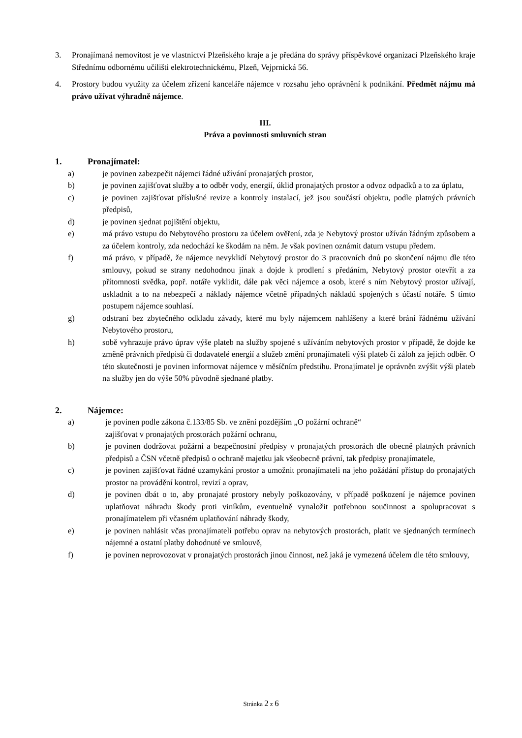3. Pronajímaná nemovitost je ve vlastnictví Plzeňského kraje a je předána do správy příspěvkové organizaci Plzeňského kraje Střednímu odbornému učilišti elektrotechnickému, Plzeň, Vejprnická 56.
4. Prostory budou využity za účelem zřízení kanceláře nájemce v rozsahu jeho oprávnění k podnikání. Předmět nájmu má právo užívat výhradně nájemce.
III.
Práva a povinnosti smluvních stran
1. Pronajímatel:
a) je povinen zabezpečit nájemci řádné užívání pronajatých prostor,
b) je povinen zajišťovat služby a to odběr vody, energií, úklid pronajatých prostor a odvoz odpadků a to za úplatu,
c) je povinen zajišťovat příslušné revize a kontroly instalací, jež jsou součástí objektu, podle platných právních předpisů,
d) je povinen sjednat pojištění objektu,
e) má právo vstupu do Nebytového prostoru za účelem ověření, zda je Nebytový prostor užíván řádným způsobem a za účelem kontroly, zda nedochází ke škodám na něm. Je však povinen oznámit datum vstupu předem.
f) má právo, v případě, že nájemce nevyklidí Nebytový prostor do 3 pracovních dnů po skončení nájmu dle této smlouvy, pokud se strany nedohodnou jinak a dojde k prodlení s předáním, Nebytový prostor otevřít a za přítomnosti svědka, popř. notáře vyklidit, dále pak věci nájemce a osob, které s ním Nebytový prostor užívají, uskladnit a to na nebezpečí a náklady nájemce včetně případných nákladů spojených s účastí notáře. S tímto postupem nájemce souhlasí.
g) odstraní bez zbytečného odkladu závady, které mu byly nájemcem nahlášeny a které brání řádnému užívání Nebytového prostoru,
h) sobě vyhrazuje právo úprav výše plateb na služby spojené s užíváním nebytových prostor v případě, že dojde ke změně právních předpisů či dodavatelé energií a služeb změní pronajímateli výši plateb či záloh za jejich odběr. O této skutečnosti je povinen informovat nájemce v měsíčním předstihu. Pronajímatel je oprávněn zvýšit výši plateb na služby jen do výše 50% původně sjednané platby.
2. Nájemce:
a) je povinen podle zákona č.133/85 Sb. ve znění pozdějším „O požární ochraně“
zajišťovat v pronajatých prostorách požární ochranu,
b) je povinen dodržovat požární a bezpečnostní předpisy v pronajatých prostorách dle obecně platných právních předpisů a ČSN včetně předpisů o ochraně majetku jak všeobecně právní, tak předpisy pronajímatele,
c) je povinen zajišťovat řádné uzamykání prostor a umožnit pronajímateli na jeho požádání přístup do pronajatých prostor na provádění kontrol, revizí a oprav,
d) je povinen dbát o to, aby pronajaté prostory nebyly poškozovány, v případě poškození je nájemce povinen uplatňovat náhradu škody proti viníkům, eventuelně vynaložit potřebnou součinnost a spolupracovat s pronajímatelem při včasném uplatňování náhrady škody,
e) je povinen nahlásit včas pronajímateli potřebu oprav na nebytových prostorách, platit ve sjednaných termínech nájemné a ostatní platby dohodnuté ve smlouvě,
f) je povinen neprovozovat v pronajatých prostorách jinou činnost, než jaká je vymezená účelem dle této smlouvy,
Stránka 2 z 6